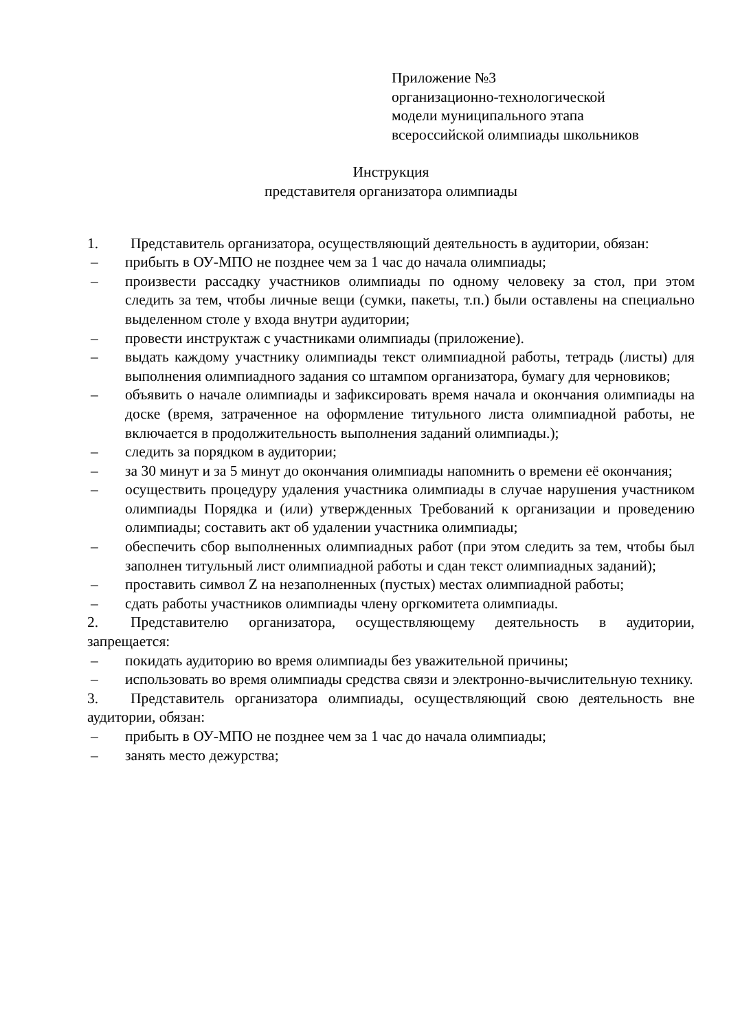Приложение №3
организационно-технологической
модели муниципального этапа
всероссийской олимпиады школьников
Инструкция
представителя организатора олимпиады
1. Представитель организатора, осуществляющий деятельность в аудитории, обязан:
– прибыть в ОУ-МПО не позднее чем за 1 час до начала олимпиады;
– произвести рассадку участников олимпиады по одному человеку за стол, при этом следить за тем, чтобы личные вещи (сумки, пакеты, т.п.) были оставлены на специально выделенном столе у входа внутри аудитории;
– провести инструктаж с участниками олимпиады (приложение).
– выдать каждому участнику олимпиады текст олимпиадной работы, тетрадь (листы) для выполнения олимпиадного задания со штампом организатора, бумагу для черновиков;
– объявить о начале олимпиады и зафиксировать время начала и окончания олимпиады на доске (время, затраченное на оформление титульного листа олимпиадной работы, не включается в продолжительность выполнения заданий олимпиады.);
– следить за порядком в аудитории;
– за 30 минут и за 5 минут до окончания олимпиады напомнить о времени её окончания;
– осуществить процедуру удаления участника олимпиады в случае нарушения участником олимпиады Порядка и (или) утвержденных Требований к организации и проведению олимпиады; составить акт об удалении участника олимпиады;
– обеспечить сбор выполненных олимпиадных работ (при этом следить за тем, чтобы был заполнен титульный лист олимпиадной работы и сдан текст олимпиадных заданий);
– проставить символ Z на незаполненных (пустых) местах олимпиадной работы;
– сдать работы участников олимпиады члену оргкомитета олимпиады.
2. Представителю организатора, осуществляющему деятельность в аудитории, запрещается:
– покидать аудиторию во время олимпиады без уважительной причины;
– использовать во время олимпиады средства связи и электронно-вычислительную технику.
3. Представитель организатора олимпиады, осуществляющий свою деятельность вне аудитории, обязан:
– прибыть в ОУ-МПО не позднее чем за 1 час до начала олимпиады;
– занять место дежурства;